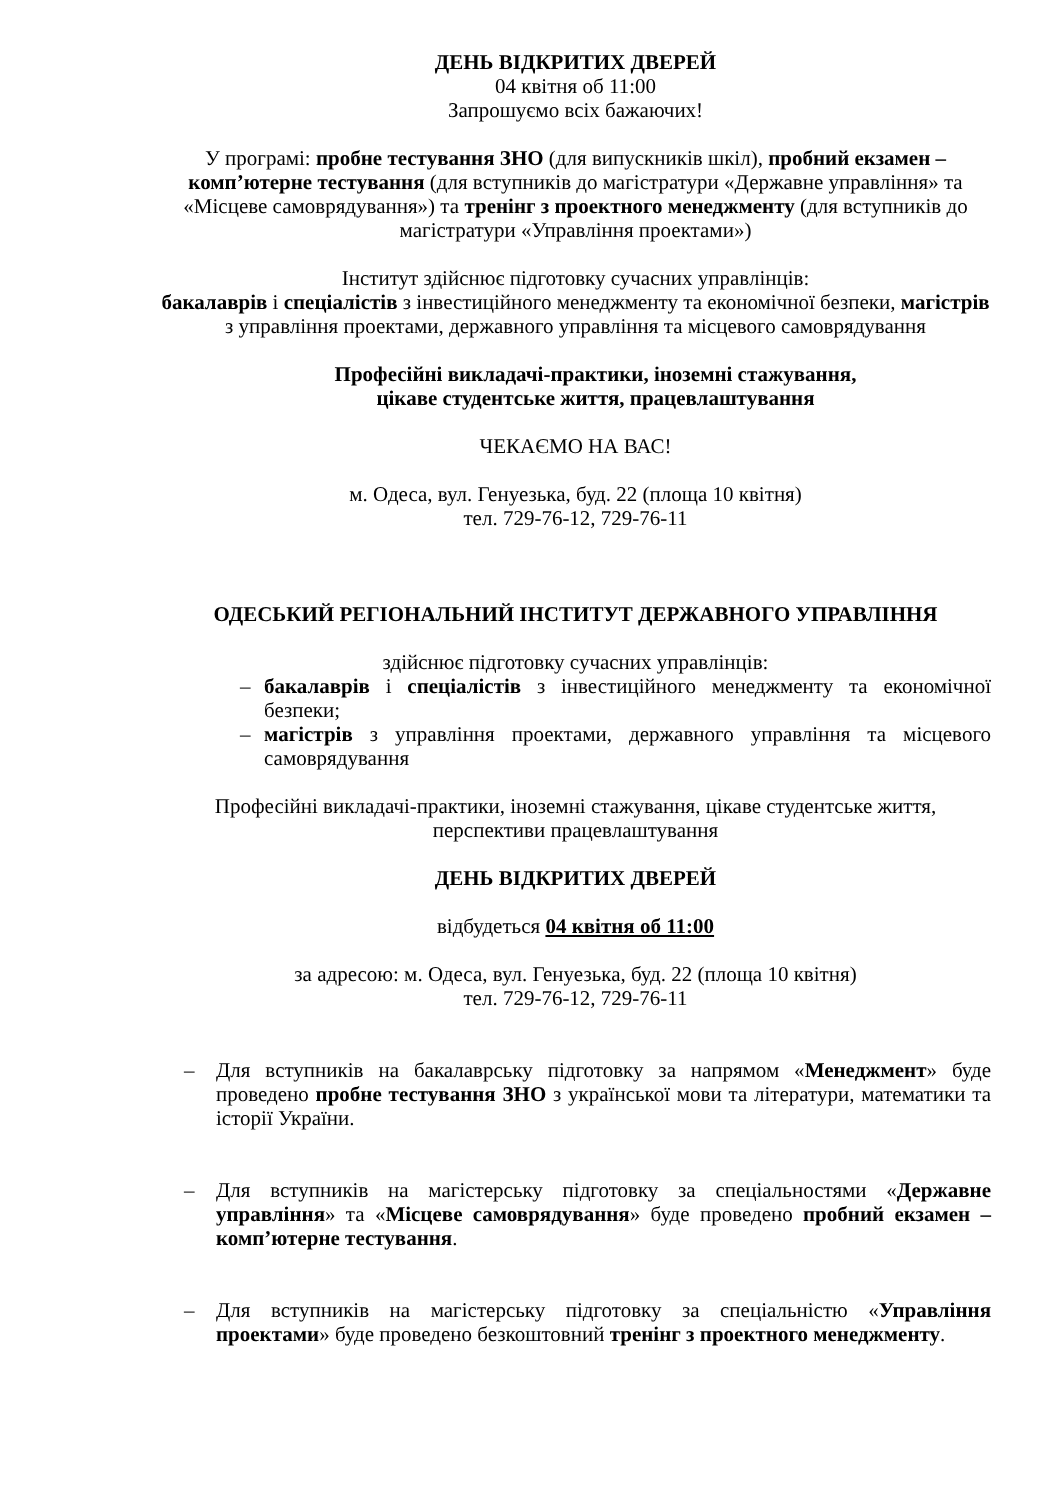ДЕНЬ ВІДКРИТИХ ДВЕРЕЙ
04 квітня об 11:00
Запрошуємо всіх бажаючих!
У програмі: пробне тестування ЗНО (для випускників шкіл), пробний екзамен – комп’ютерне тестування (для вступників до магістратури «Державне управління» та «Місцеве самоврядування») та тренінг з проектного менеджменту (для вступників до магістратури «Управління проектами»)
Інститут здійснює підготовку сучасних управлінців:
бакалаврів і спеціалістів з інвестиційного менеджменту та економічної безпеки, магістрів з управління проектами, державного управління та місцевого самоврядування
Професійні викладачі-практики, іноземні стажування,
цікаве студентське життя, працевлаштування
ЧЕКАЄМО НА ВАС!
м. Одеса, вул. Генуезька, буд. 22 (площа 10 квітня)
тел. 729-76-12, 729-76-11
ОДЕСЬКИЙ РЕГІОНАЛЬНИЙ ІНСТИТУТ ДЕРЖАВНОГО УПРАВЛІННЯ
здійснює підготовку сучасних управлінців:
– бакалаврів і спеціалістів з інвестиційного менеджменту та економічної безпеки;
– магістрів з управління проектами, державного управління та місцевого самоврядування
Професійні викладачі-практики, іноземні стажування, цікаве студентське життя, перспективи працевлаштування
ДЕНЬ ВІДКРИТИХ ДВЕРЕЙ
відбудеться 04 квітня об 11:00
за адресою: м. Одеса, вул. Генуезька, буд. 22 (площа 10 квітня)
тел. 729-76-12, 729-76-11
– Для вступників на бакалаврську підготовку за напрямом «Менеджмент» буде проведено пробне тестування ЗНО з української мови та літератури, математики та історії України.
– Для вступників на магістерську підготовку за спеціальностями «Державне управління» та «Місцеве самоврядування» буде проведено пробний екзамен – комп’ютерне тестування.
– Для вступників на магістерську підготовку за спеціальністю «Управління проектами» буде проведено безкоштовний тренінг з проектного менеджменту.